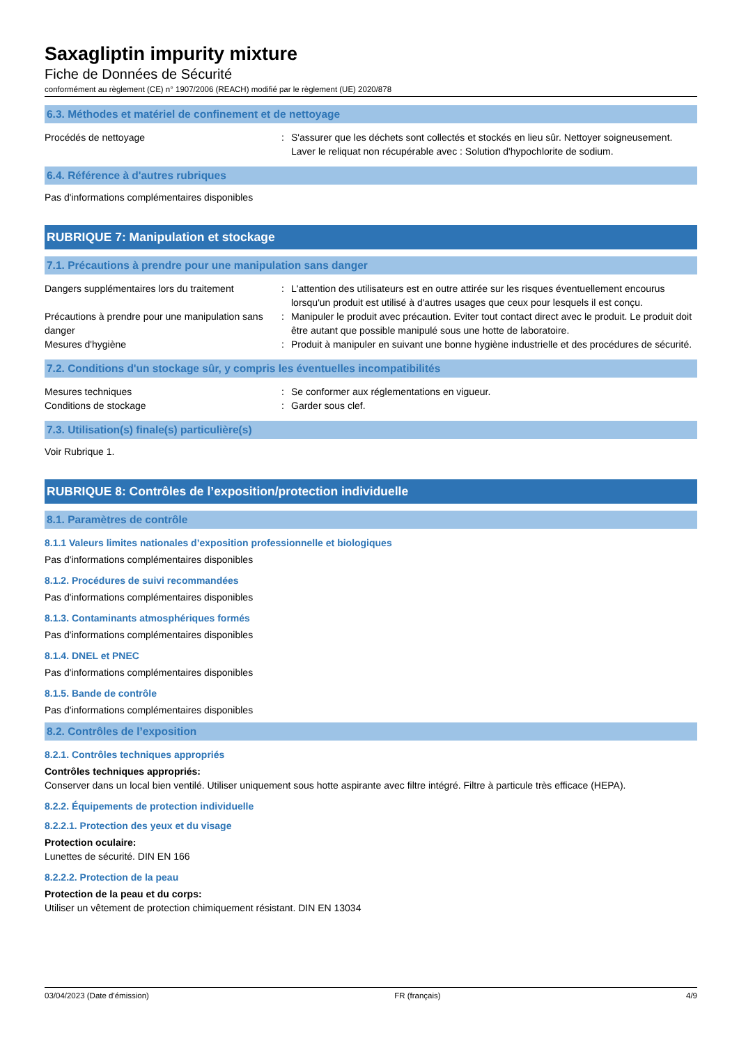Saxagliptin impurity mixture
Fiche de Données de Sécurité
conformément au règlement (CE) n° 1907/2006 (REACH) modifié par le règlement (UE) 2020/878
6.3. Méthodes et matériel de confinement et de nettoyage
Procédés de nettoyage : S'assurer que les déchets sont collectés et stockés en lieu sûr. Nettoyer soigneusement. Laver le reliquat non récupérable avec : Solution d'hypochlorite de sodium.
6.4. Référence à d'autres rubriques
Pas d'informations complémentaires disponibles
RUBRIQUE 7: Manipulation et stockage
7.1. Précautions à prendre pour une manipulation sans danger
Dangers supplémentaires lors du traitement
: L'attention des utilisateurs est en outre attirée sur les risques éventuellement encourus lorsqu'un produit est utilisé à d'autres usages que ceux pour lesquels il est conçu.
Précautions à prendre pour une manipulation sans danger
: Manipuler le produit avec précaution. Eviter tout contact direct avec le produit. Le produit doit être autant que possible manipulé sous une hotte de laboratoire.
Mesures d'hygiène : Produit à manipuler en suivant une bonne hygiène industrielle et des procédures de sécurité.
7.2. Conditions d'un stockage sûr, y compris les éventuelles incompatibilités
Mesures techniques : Se conformer aux réglementations en vigueur.
Conditions de stockage : Garder sous clef.
7.3. Utilisation(s) finale(s) particulière(s)
Voir Rubrique 1.
RUBRIQUE 8: Contrôles de l’exposition/protection individuelle
8.1. Paramètres de contrôle
8.1.1 Valeurs limites nationales d’exposition professionnelle et biologiques
Pas d'informations complémentaires disponibles
8.1.2. Procédures de suivi recommandées
Pas d'informations complémentaires disponibles
8.1.3. Contaminants atmosphériques formés
Pas d'informations complémentaires disponibles
8.1.4. DNEL et PNEC
Pas d'informations complémentaires disponibles
8.1.5. Bande de contrôle
Pas d'informations complémentaires disponibles
8.2. Contrôles de l’exposition
8.2.1. Contrôles techniques appropriés
Contrôles techniques appropriés:
Conserver dans un local bien ventilé. Utiliser uniquement sous hotte aspirante avec filtre intégré. Filtre à particule très efficace (HEPA).
8.2.2. Équipements de protection individuelle
8.2.2.1. Protection des yeux et du visage
Protection oculaire:
Lunettes de sécurité. DIN EN 166
8.2.2.2. Protection de la peau
Protection de la peau et du corps:
Utiliser un vêtement de protection chimiquement résistant. DIN EN 13034
03/04/2023 (Date d'émission) FR (français) 4/9